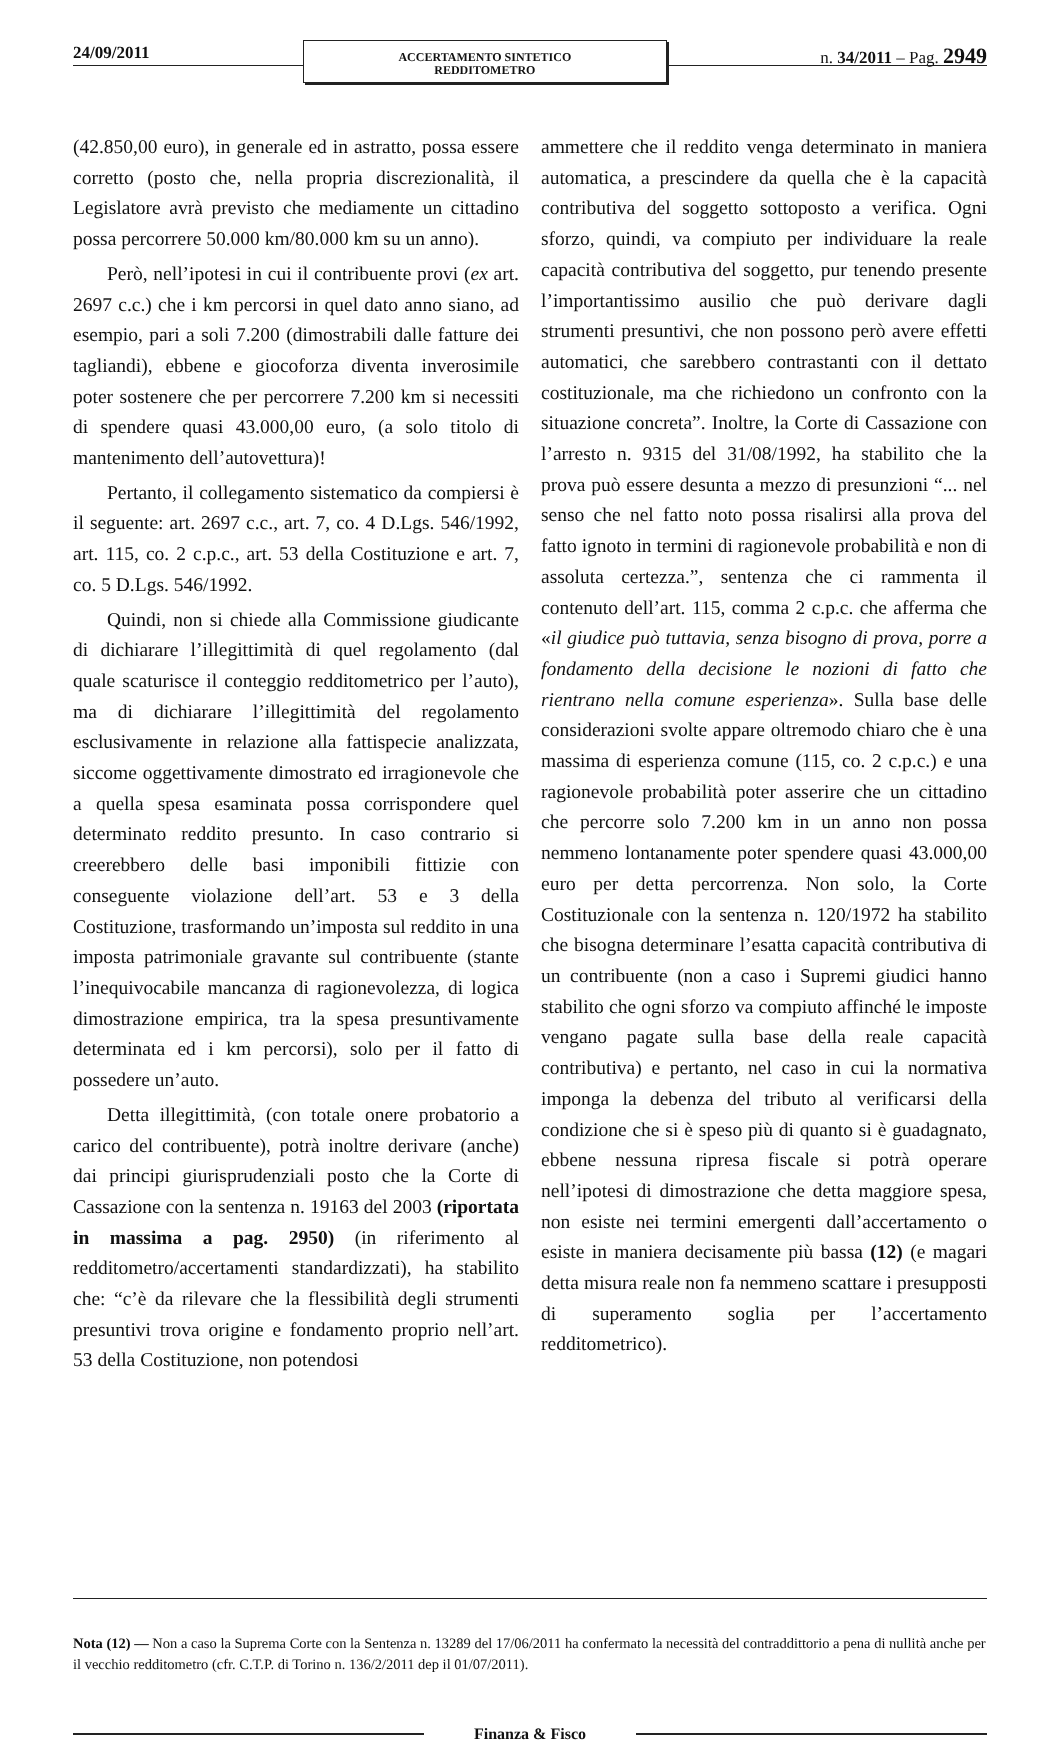24/09/2011
ACCERTAMENTO SINTETICO
REDDITOMETRO
n. 34/2011 – Pag. 2949
(42.850,00 euro), in generale ed in astratto, possa essere corretto (posto che, nella propria discrezionalità, il Legislatore avrà previsto che mediamente un cittadino possa percorrere 50.000 km/80.000 km su un anno).
Però, nell’ipotesi in cui il contribuente provi (ex art. 2697 c.c.) che i km percorsi in quel dato anno siano, ad esempio, pari a soli 7.200 (dimostrabili dalle fatture dei tagliandi), ebbene e giocoforza diventa inverosimile poter sostenere che per percorrere 7.200 km si necessiti di spendere quasi 43.000,00 euro, (a solo titolo di mantenimento dell’autovettura)!
Pertanto, il collegamento sistematico da compiersi è il seguente: art. 2697 c.c., art. 7, co. 4 D.Lgs. 546/1992, art. 115, co. 2 c.p.c., art. 53 della Costituzione e art. 7, co. 5 D.Lgs. 546/1992.
Quindi, non si chiede alla Commissione giudicante di dichiarare l’illegittimità di quel regolamento (dal quale scaturisce il conteggio redditometrico per l’auto), ma di dichiarare l’illegittimità del regolamento esclusivamente in relazione alla fattispecie analizzata, siccome oggettivamente dimostrato ed irragionevole che a quella spesa esaminata possa corrispondere quel determinato reddito presunto. In caso contrario si creerebbero delle basi imponibili fittizie con conseguente violazione dell’art. 53 e 3 della Costituzione, trasformando un’imposta sul reddito in una imposta patrimoniale gravante sul contribuente (stante l’inequivocabile mancanza di ragionevolezza, di logica dimostrazione empirica, tra la spesa presuntivamente determinata ed i km percorsi), solo per il fatto di possedere un’auto.
Detta illegittimità, (con totale onere probatorio a carico del contribuente), potrà inoltre derivare (anche) dai principi giurisprudenziali posto che la Corte di Cassazione con la sentenza n. 19163 del 2003 (riportata in massima a pag. 2950) (in riferimento al redditometro/accertamenti standardizzati), ha stabilito che: “c’è da rilevare che la flessibilità degli strumenti presuntivi trova origine e fondamento proprio nell’art. 53 della Costituzione, non potendosi
ammettere che il reddito venga determinato in maniera automatica, a prescindere da quella che è la capacità contributiva del soggetto sottoposto a verifica. Ogni sforzo, quindi, va compiuto per individuare la reale capacità contributiva del soggetto, pur tenendo presente l’importantissimo ausilio che può derivare dagli strumenti presuntivi, che non possono però avere effetti automatici, che sarebbero contrastanti con il dettato costituzionale, ma che richiedono un confronto con la situazione concreta”. Inoltre, la Corte di Cassazione con l’arresto n. 9315 del 31/08/1992, ha stabilito che la prova può essere desunta a mezzo di presunzioni “... nel senso che nel fatto noto possa risalirsi alla prova del fatto ignoto in termini di ragionevole probabilità e non di assoluta certezza.”, sentenza che ci rammenta il contenuto dell’art. 115, comma 2 c.p.c. che afferma che «il giudice può tuttavia, senza bisogno di prova, porre a fondamento della decisione le nozioni di fatto che rientrano nella comune esperienza». Sulla base delle considerazioni svolte appare oltremodo chiaro che è una massima di esperienza comune (115, co. 2 c.p.c.) e una ragionevole probabilità poter asserire che un cittadino che percorre solo 7.200 km in un anno non possa nemmeno lontanamente poter spendere quasi 43.000,00 euro per detta percorrenza. Non solo, la Corte Costituzionale con la sentenza n. 120/1972 ha stabilito che bisogna determinare l’esatta capacità contributiva di un contribuente (non a caso i Supremi giudici hanno stabilito che ogni sforzo va compiuto affinché le imposte vengano pagate sulla base della reale capacità contributiva) e pertanto, nel caso in cui la normativa imponga la debenza del tributo al verificarsi della condizione che si è speso più di quanto si è guadagnato, ebbene nessuna ripresa fiscale si potrà operare nell’ipotesi di dimostrazione che detta maggiore spesa, non esiste nei termini emergenti dall’accertamento o esiste in maniera decisamente più bassa (12) (e magari detta misura reale non fa nemmeno scattare i presupposti di superamento soglia per l’accertamento redditometrico).
Nota (12) — Non a caso la Suprema Corte con la Sentenza n. 13289 del 17/06/2011 ha confermato la necessità del contraddittorio a pena di nullità anche per il vecchio redditometro (cfr. C.T.P. di Torino n. 136/2/2011 dep il 01/07/2011).
Finanza & Fisco